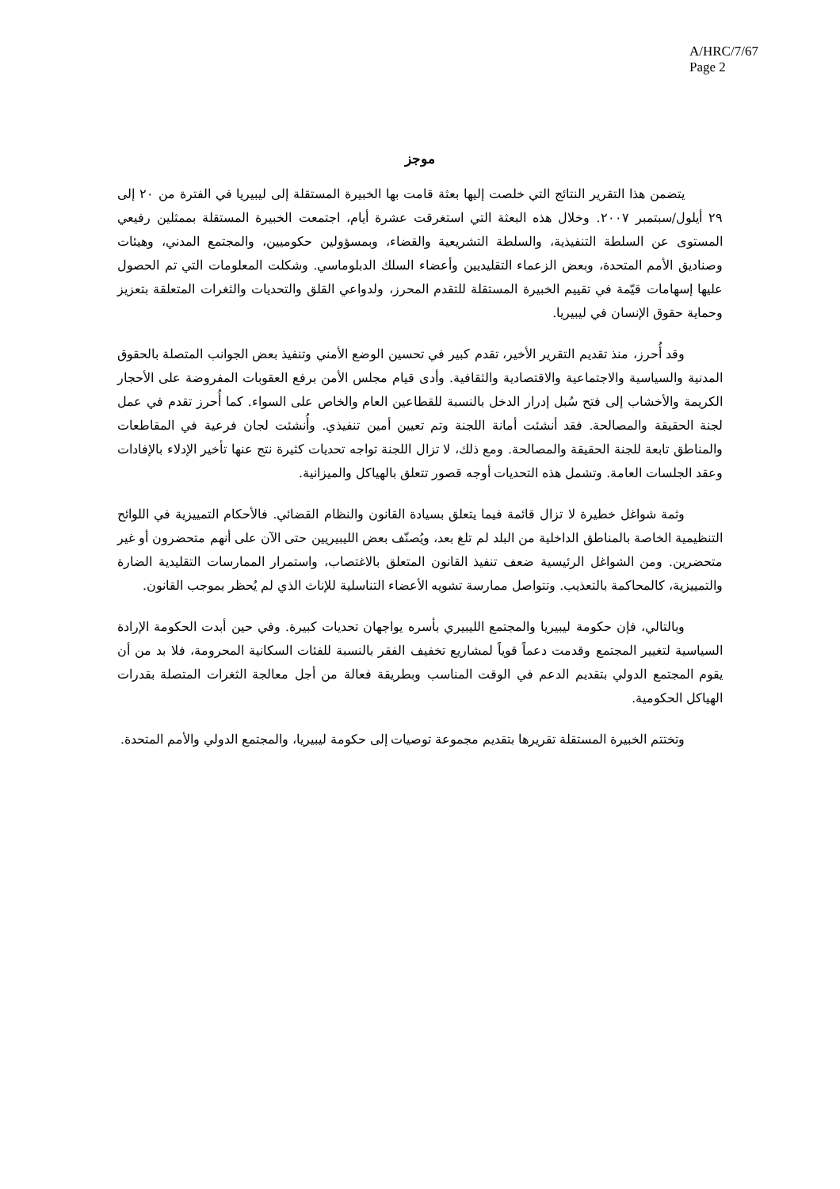A/HRC/7/67
Page 2
موجز
يتضمن هذا التقرير النتائج التي خلصت إليها بعثة قامت بها الخبيرة المستقلة إلى ليبيريا في الفترة من ٢٠ إلى ٢٩ أيلول/سبتمبر ٢٠٠٧. وخلال هذه البعثة التي استغرقت عشرة أيام، اجتمعت الخبيرة المستقلة بممثلين رفيعي المستوى عن السلطة التنفيذية، والسلطة التشريعية والقضاء، وبمسؤولين حكوميين، والمجتمع المدني، وهيئات وصناديق الأمم المتحدة، وبعض الزعماء التقليديين وأعضاء السلك الدبلوماسي. وشكلت المعلومات التي تم الحصول عليها إسهامات قيّمة في تقييم الخبيرة المستقلة للتقدم المحرز، ولدواعي القلق والتحديات والثغرات المتعلقة بتعزيز وحماية حقوق الإنسان في ليبيريا.
وقد أُحرز، منذ تقديم التقرير الأخير، تقدم كبير في تحسين الوضع الأمني وتنفيذ بعض الجوانب المتصلة بالحقوق المدنية والسياسية والاجتماعية والاقتصادية والثقافية. وأدى قيام مجلس الأمن برفع العقوبات المفروضة على الأحجار الكريمة والأخشاب إلى فتح سُبل إدرار الدخل بالنسبة للقطاعين العام والخاص على السواء. كما أُحرز تقدم في عمل لجنة الحقيقة والمصالحة. فقد أنشئت أمانة اللجنة وتم تعيين أمين تنفيذي. وأُنشئت لجان فرعية في المقاطعات والمناطق تابعة للجنة الحقيقة والمصالحة. ومع ذلك، لا تزال اللجنة تواجه تحديات كثيرة نتج عنها تأخير الإدلاء بالإفادات وعقد الجلسات العامة. وتشمل هذه التحديات أوجه قصور تتعلق بالهياكل والميزانية.
وثمة شواغل خطيرة لا تزال قائمة فيما يتعلق بسيادة القانون والنظام القضائي. فالأحكام التمييزية في اللوائح التنظيمية الخاصة بالمناطق الداخلية من البلد لم تلغ بعد، ويُصنّف بعض الليبيريين حتى الآن على أنهم متحضرون أو غير متحضرين. ومن الشواغل الرئيسية ضعف تنفيذ القانون المتعلق بالاغتصاب، واستمرار الممارسات التقليدية الضارة والتمييزية، كالمحاكمة بالتعذيب. وتتواصل ممارسة تشويه الأعضاء التناسلية للإناث الذي لم يُحظر بموجب القانون.
وبالتالي، فإن حكومة ليبيريا والمجتمع الليبيري بأسره يواجهان تحديات كبيرة. وفي حين أبدت الحكومة الإرادة السياسية لتغيير المجتمع وقدمت دعماً قوياً لمشاريع تخفيف الفقر بالنسبة للفئات السكانية المحرومة، فلا بد من أن يقوم المجتمع الدولي بتقديم الدعم في الوقت المناسب وبطريقة فعالة من أجل معالجة الثغرات المتصلة بقدرات الهياكل الحكومية.
وتختتم الخبيرة المستقلة تقريرها بتقديم مجموعة توصيات إلى حكومة ليبيريا، والمجتمع الدولي والأمم المتحدة.